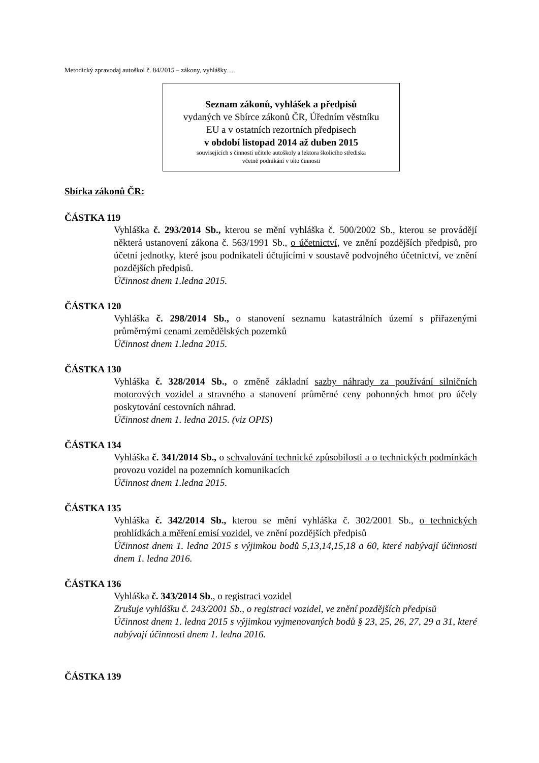Metodický zpravodaj autoškol č. 84/2015 – zákony, vyhlášky…
Seznam zákonů, vyhlášek a předpisů
vydaných ve Sbírce zákonů ČR, Úředním věstníku
EU a v ostatních rezortních předpisech
v období listopad 2014 až duben 2015
souvisejících s činností učitele autoškoly a lektora školicího střediska
včetně podnikání v této činnosti
Sbírka zákonů ČR:
ČÁSTKA 119
Vyhláška č. 293/2014 Sb., kterou se mění vyhláška č. 500/2002 Sb., kterou se provádějí některá ustanovení zákona č. 563/1991 Sb., o účetnictví, ve znění pozdějších předpisů, pro účetní jednotky, které jsou podnikateli účtujícími v soustavě podvojného účetnictví, ve znění pozdějších předpisů.
Účinnost dnem 1.ledna 2015.
ČÁSTKA 120
Vyhláška č. 298/2014 Sb., o stanovení seznamu katastrálních území s přiřazenými průměrnými cenami zemědělských pozemků
Účinnost dnem 1.ledna 2015.
ČÁSTKA 130
Vyhláška č. 328/2014 Sb., o změně základní sazby náhrady za používání silničních motorových vozidel a stravného a stanovení průměrné ceny pohonných hmot pro účely poskytování cestovních náhrad.
Účinnost dnem 1. ledna 2015. (viz OPIS)
ČÁSTKA 134
Vyhláška č. 341/2014 Sb., o schvalování technické způsobilosti a o technických podmínkách provozu vozidel na pozemních komunikacích
Účinnost dnem 1.ledna 2015.
ČÁSTKA 135
Vyhláška č. 342/2014 Sb., kterou se mění vyhláška č. 302/2001 Sb., o technických prohlídkách a měření emisí vozidel, ve znění pozdějších předpisů
Účinnost dnem 1. ledna 2015 s výjimkou bodů 5,13,14,15,18 a 60, které nabývají účinnosti dnem 1. ledna 2016.
ČÁSTKA 136
Vyhláška č. 343/2014 Sb., o registraci vozidel
Zrušuje vyhlášku č. 243/2001 Sb., o registraci vozidel, ve znění pozdějších předpisů
Účinnost dnem 1. ledna 2015 s výjimkou vyjmenovaných bodů § 23, 25, 26, 27, 29 a 31, které nabývají účinnosti dnem 1. ledna 2016.
ČÁSTKA 139